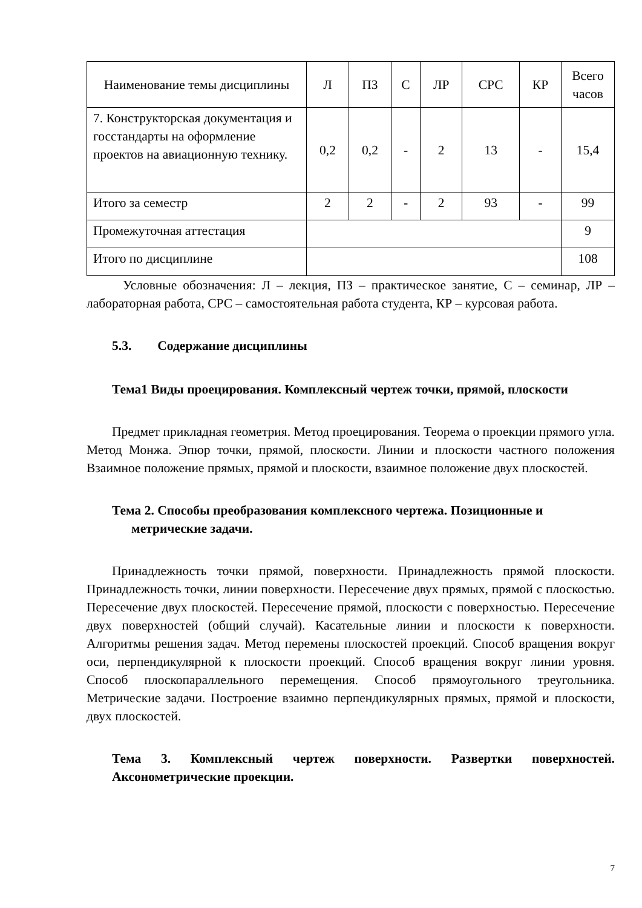| Наименование темы дисциплины | Л | ПЗ | С | ЛР | СРС | КР | Всего часов |
| --- | --- | --- | --- | --- | --- | --- | --- |
| 7. Конструкторская документация и госстандарты на оформление проектов на авиационную технику. | 0,2 | 0,2 | - | 2 | 13 | - | 15,4 |
| Итого за семестр | 2 | 2 | - | 2 | 93 | - | 99 |
| Промежуточная аттестация | | | | | | | 9 |
| Итого по дисциплине | | | | | | | 108 |
Условные обозначения: Л – лекция, ПЗ – практическое занятие, С – семинар, ЛР – лабораторная работа, СРС – самостоятельная работа студента, КР – курсовая работа.
5.3. Содержание дисциплины
Тема1 Виды проецирования. Комплексный чертеж точки, прямой, плоскости
Предмет прикладная геометрия. Метод проецирования. Теорема о проекции прямого угла. Метод Монжа. Эпюр точки, прямой, плоскости. Линии и плоскости частного положения Взаимное положение прямых, прямой и плоскости, взаимное положение двух плоскостей.
Тема 2. Способы преобразования комплексного чертежа. Позиционные и метрические задачи.
Принадлежность точки прямой, поверхности. Принадлежность прямой плоскости. Принадлежность точки, линии поверхности. Пересечение двух прямых, прямой с плоскостью. Пересечение двух плоскостей. Пересечение прямой, плоскости с поверхностью. Пересечение двух поверхностей (общий случай). Касательные линии и плоскости к поверхности. Алгоритмы решения задач. Метод перемены плоскостей проекций. Способ вращения вокруг оси, перпендикулярной к плоскости проекций. Способ вращения вокруг линии уровня. Способ плоскопараллельного перемещения. Способ прямоугольного треугольника. Метрические задачи. Построение взаимно перпендикулярных прямых, прямой и плоскости, двух плоскостей.
Тема 3. Комплексный чертеж поверхности. Развертки поверхностей. Аксонометрические проекции.
7